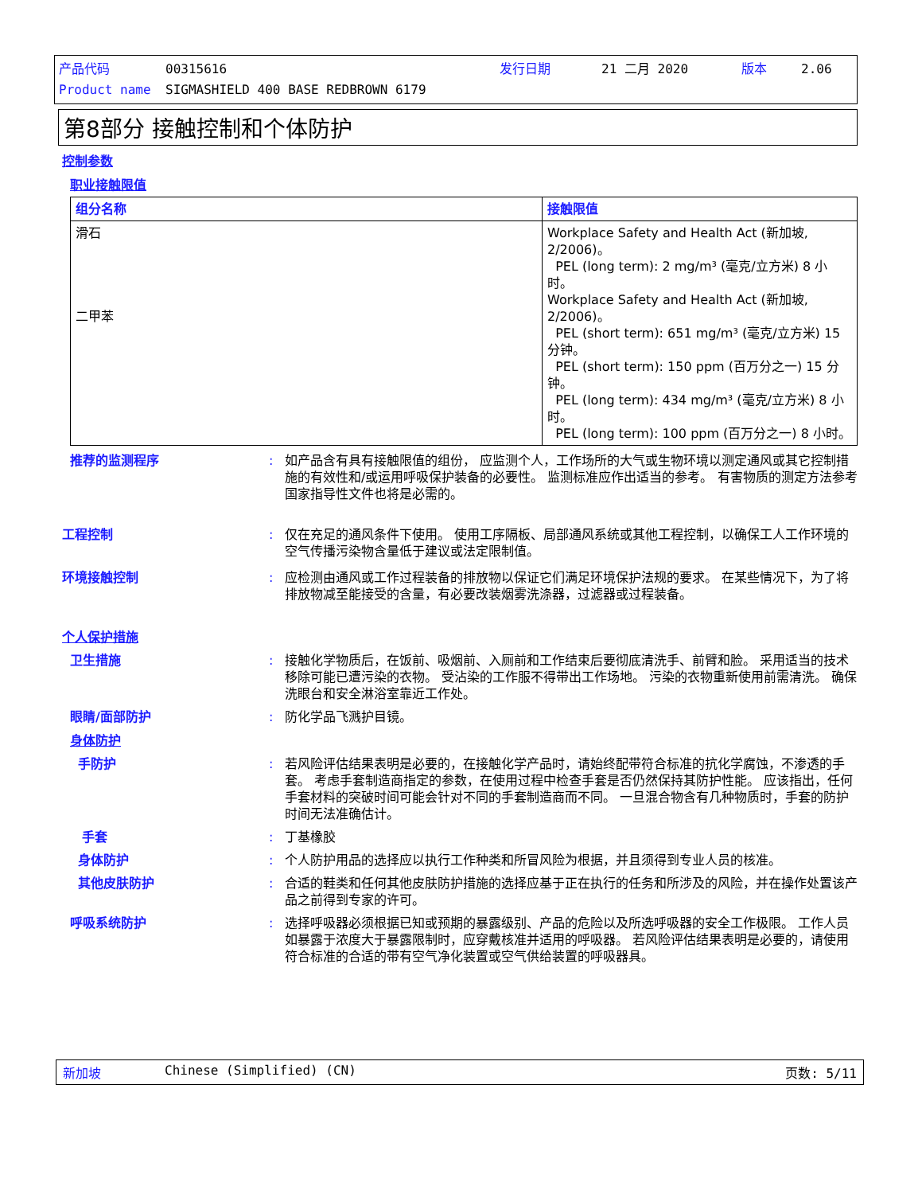产品代码 00315616 发行日期 21 二月 2020 版本 2.06
Product name SIGMASHIELD 400 BASE REDBROWN 6179
第8部分 接触控制和个体防护
控制参数
职业接触限值
| 组分名称 | 接触限值 |
| --- | --- |
| 滑石 二甲苯 | Workplace Safety and Health Act (新加坡, 2/2006)。 PEL (long term): 2 mg/m³ (毫克/立方米) 8 小时。 Workplace Safety and Health Act (新加坡, 2/2006)。 PEL (short term): 651 mg/m³ (毫克/立方米) 15 分钟。 PEL (short term): 150 ppm (百万分之一) 15 分钟。 PEL (long term): 434 mg/m³ (毫克/立方米) 8 小时。 PEL (long term): 100 ppm (百万分之一) 8 小时。 |
推荐的监测程序 : 如产品含有具有接触限值的组份， 应监测个人，工作场所的大气或生物环境以测定通风或其它控制措施的有效性和/或运用呼吸保护装备的必要性。 监测标准应作出适当的参考。 有害物质的测定方法参考国家指导性文件也将是必需的。
工程控制 : 仅在充足的通风条件下使用。 使用工序隔板、局部通风系统或其他工程控制，以确保工人工作环境的空气传播污染物含量低于建议或法定限制值。
环境接触控制 : 应检测由通风或工作过程装备的排放物以保证它们满足环境保护法规的要求。 在某些情况下，为了将排放物减至能接受的含量，有必要改装烟雾洗涤器，过滤器或过程装备。
个人保护措施
卫生措施 : 接触化学物质后，在饭前、吸烟前、入厕前和工作结束后要彻底清洗手、前臂和脸。 采用适当的技术移除可能已遭污染的衣物。 受沾染的工作服不得带出工作场地。 污染的衣物重新使用前需清洗。 确保洗眼台和安全淋浴室靠近工作处。
眼睛/面部防护 : 防化学品飞溅护目镜。
身体防护
手防护 : 若风险评估结果表明是必要的，在接触化学产品时，请始终配带符合标准的抗化学腐蚀，不渗透的手套。 考虑手套制造商指定的参数，在使用过程中检查手套是否仍然保持其防护性能。 应该指出，任何手套材料的突破时间可能会针对不同的手套制造商而不同。 一旦混合物含有几种物质时，手套的防护时间无法准确估计。
手套 : 丁基橡胶
身体防护 : 个人防护用品的选择应以执行工作种类和所冒风险为根据，并且须得到专业人员的核准。
其他皮肤防护 : 合适的鞋类和任何其他皮肤防护措施的选择应基于正在执行的任务和所涉及的风险，并在操作处置该产品之前得到专家的许可。
呼吸系统防护 : 选择呼吸器必须根据已知或预期的暴露级别、产品的危险以及所选呼吸器的安全工作极限。 工作人员如暴露于浓度大于暴露限制时，应穿戴核准并适用的呼吸器。 若风险评估结果表明是必要的，请使用符合标准的合适的带有空气净化装置或空气供给装置的呼吸器具。
新加坡 Chinese (Simplified) (CN) 页数: 5/11